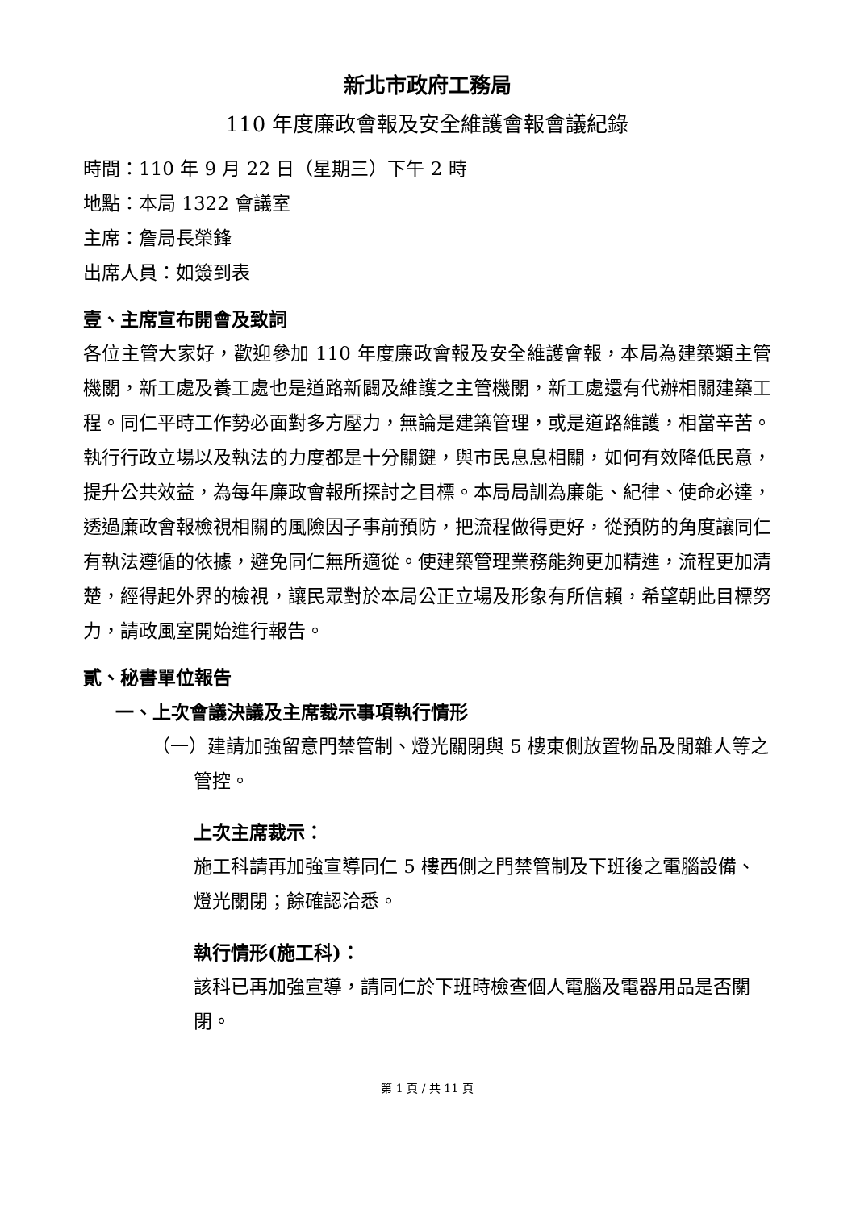新北市政府工務局
110 年度廉政會報及安全維護會報會議紀錄
時間：110 年 9 月 22 日（星期三）下午 2 時
地點：本局 1322 會議室
主席：詹局長榮鋒
出席人員：如簽到表
壹、主席宣布開會及致詞
各位主管大家好，歡迎參加 110 年度廉政會報及安全維護會報，本局為建築類主管機關，新工處及養工處也是道路新闢及維護之主管機關，新工處還有代辦相關建築工程。同仁平時工作勢必面對多方壓力，無論是建築管理，或是道路維護，相當辛苦。執行行政立場以及執法的力度都是十分關鍵，與市民息息相關，如何有效降低民意，提升公共效益，為每年廉政會報所探討之目標。本局局訓為廉能、紀律、使命必達，透過廉政會報檢視相關的風險因子事前預防，把流程做得更好，從預防的角度讓同仁有執法遵循的依據，避免同仁無所適從。使建築管理業務能夠更加精進，流程更加清楚，經得起外界的檢視，讓民眾對於本局公正立場及形象有所信賴，希望朝此目標努力，請政風室開始進行報告。
貳、秘書單位報告
一、上次會議決議及主席裁示事項執行情形
（一）建請加強留意門禁管制、燈光關閉與 5 樓東側放置物品及閒雜人等之管控。
上次主席裁示：
施工科請再加強宣導同仁 5 樓西側之門禁管制及下班後之電腦設備、燈光關閉；餘確認洽悉。
執行情形(施工科)：
該科已再加強宣導，請同仁於下班時檢查個人電腦及電器用品是否關閉。
第 1 頁 / 共 11 頁